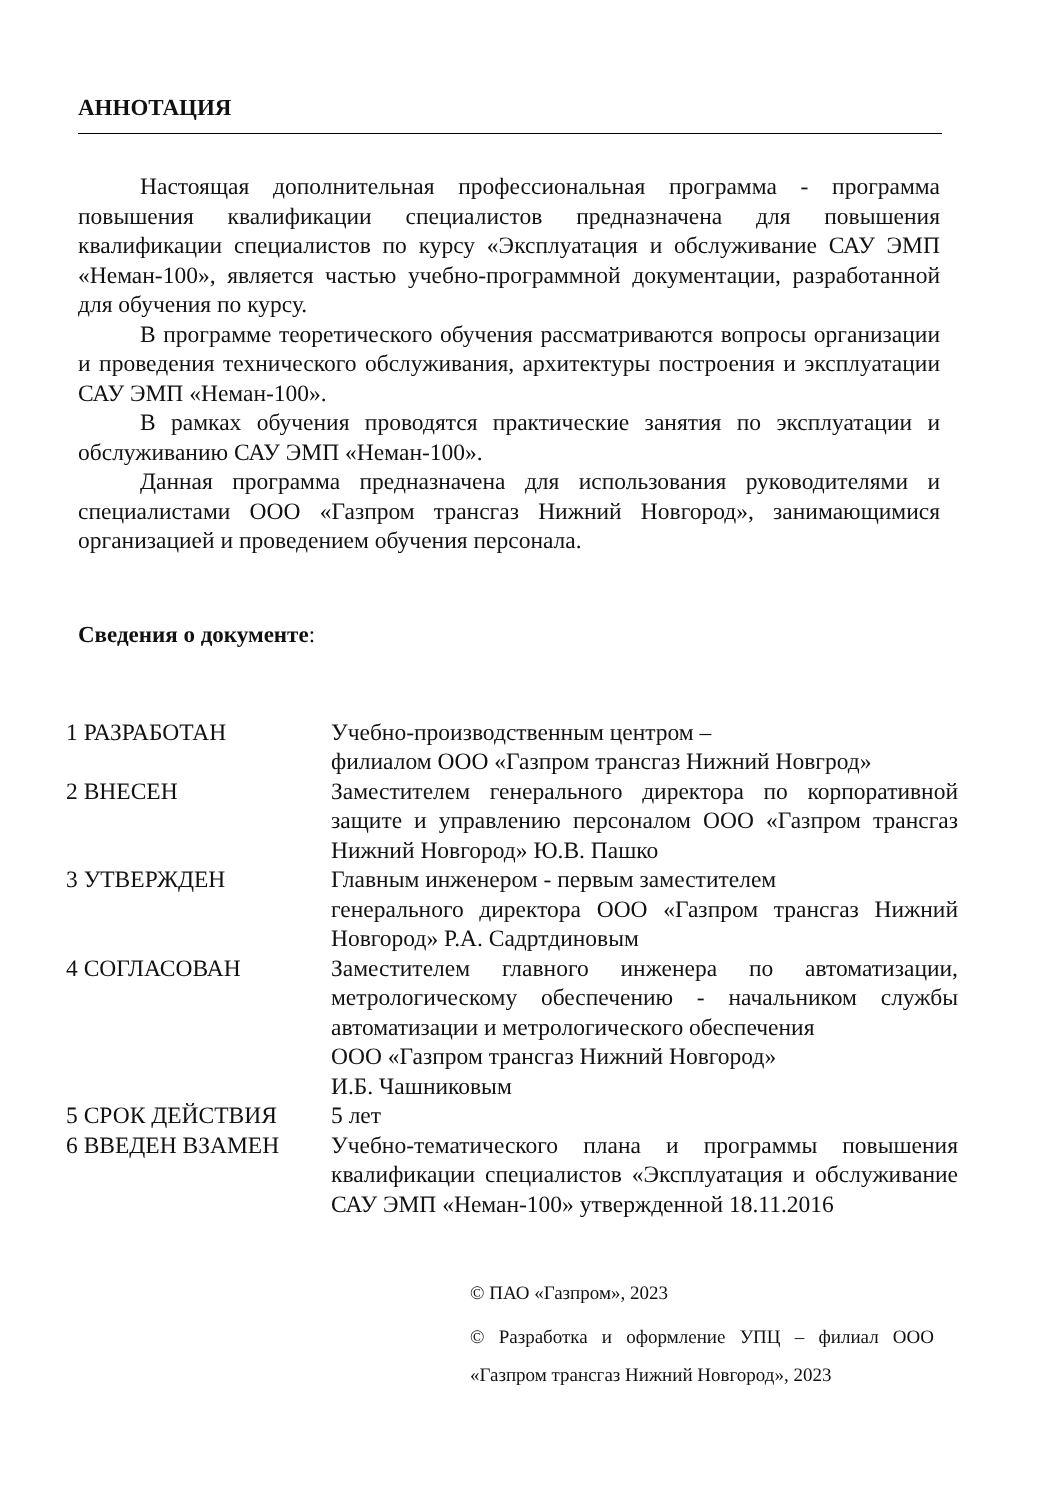АННОТАЦИЯ
Настоящая дополнительная профессиональная программа - программа повышения квалификации специалистов предназначена для повышения квалификации специалистов по курсу «Эксплуатация и обслуживание САУ ЭМП «Неман-100», является частью учебно-программной документации, разработанной для обучения по курсу.
В программе теоретического обучения рассматриваются вопросы организации и проведения технического обслуживания, архитектуры построения и эксплуатации САУ ЭМП «Неман-100».
В рамках обучения проводятся практические занятия по эксплуатации и обслуживанию САУ ЭМП «Неман-100».
Данная программа предназначена для использования руководителями и специалистами ООО «Газпром трансгаз Нижний Новгород», занимающимися организацией и проведением обучения персонала.
Сведения о документе:
| 1 РАЗРАБОТАН | Учебно-производственным центром – филиалом ООО «Газпром трансгаз Нижний Новгрод» |
| 2 ВНЕСЕН | Заместителем генерального директора по корпоративной защите и управлению персоналом ООО «Газпром трансгаз Нижний Новгород» Ю.В. Пашко |
| 3 УТВЕРЖДЕН | Главным инженером - первым заместителем генерального директора ООО «Газпром трансгаз Нижний Новгород» Р.А. Садртдиновым |
| 4 СОГЛАСОВАН | Заместителем главного инженера по автоматизации, метрологическому обеспечению - начальником службы автоматизации и метрологического обеспечения ООО «Газпром трансгаз Нижний Новгород» И.Б. Чашниковым |
| 5 СРОК ДЕЙСТВИЯ | 5 лет |
| 6 ВВЕДЕН ВЗАМЕН | Учебно-тематического плана и программы повышения квалификации специалистов «Эксплуатация и обслуживание САУ ЭМП «Неман-100» утвержденной 18.11.2016 |
© ПАО «Газпром», 2023
© Разработка и оформление УПЦ – филиал ООО «Газпром трансгаз Нижний Новгород», 2023